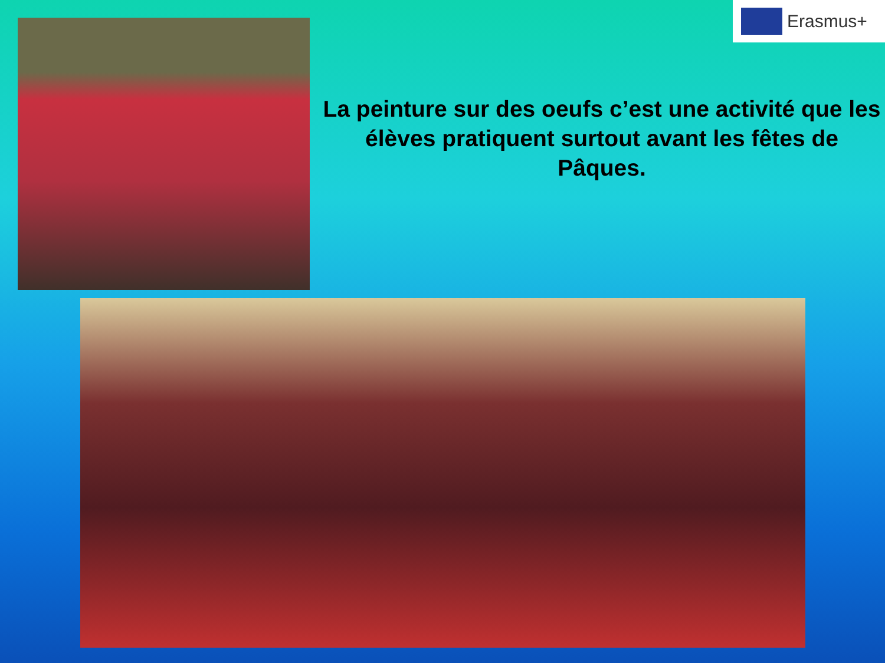Erasmus+
La peinture sur des oeufs c’est une activité que les élèves pratiquent surtout avant les fêtes de Pâques.